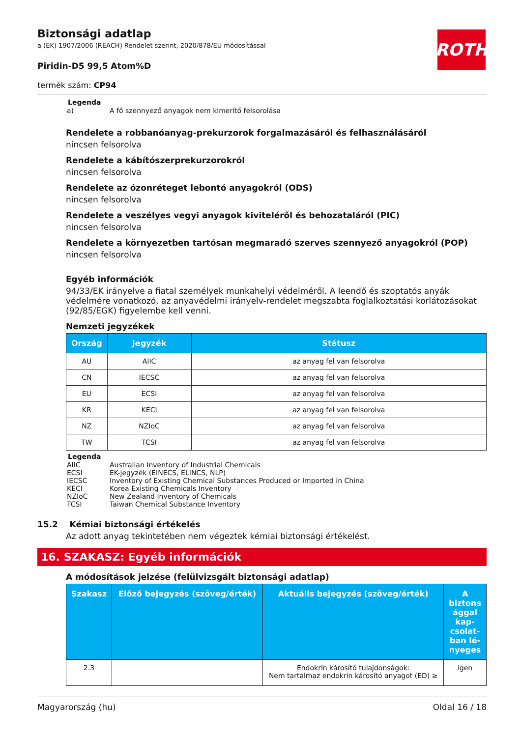ROTH
Biztonsági adatlap
a (EK) 1907/2006 (REACH) Rendelet szerint, 2020/878/EU módosítással
Piridin-D5 99,5 Atom%D
termék szám: CP94
Legenda
| a) | A fő szennyező anyagok nem kimerítő felsorolása |
Rendelete a robbanóanyag-prekurzorok forgalmazásáról és felhasználásáról
nincsen felsorolva
Rendelete a kábítószerprekurzorokról
nincsen felsorolva
Rendelete az ózonréteget lebontó anyagokról (ODS)
nincsen felsorolva
Rendelete a veszélyes vegyi anyagok kiviteléről és behozataláról (PIC)
nincsen felsorolva
Rendelete a környezetben tartósan megmaradó szerves szennyező anyagokról (POP)
nincsen felsorolva
Egyéb információk
94/33/EK irányelve a fiatal személyek munkahelyi védelméről. A leendő és szoptatós anyák védelmére vonatkozó, az anyavédelmi irányelv-rendelet megszabta foglalkoztatási korlátozásokat (92/85/EGK) figyelembe kell venni.
Nemzeti jegyzékek
| Ország | Jegyzék | Státusz |
| --- | --- | --- |
| AU | AIIC | az anyag fel van felsorolva |
| CN | IECSC | az anyag fel van felsorolva |
| EU | ECSI | az anyag fel van felsorolva |
| KR | KECI | az anyag fel van felsorolva |
| NZ | NZIoC | az anyag fel van felsorolva |
| TW | TCSI | az anyag fel van felsorolva |
Legenda
| AIIC | Australian Inventory of Industrial Chemicals |
| ECSI | EK-jegyzék (EINECS, ELINCS, NLP) |
| IECSC | Inventory of Existing Chemical Substances Produced or Imported in China |
| KECI | Korea Existing Chemicals Inventory |
| NZIoC | New Zealand Inventory of Chemicals |
| TCSI | Taiwan Chemical Substance Inventory |
15.2 Kémiai biztonsági értékelés
Az adott anyag tekintetében nem végeztek kémiai biztonsági értékelést.
16. SZAKASZ: Egyéb információk
A módosítások jelzése (felülvizsgált biztonsági adatlap)
| Szakasz | Előző bejegyzés (szöveg/érték) | Aktuális bejegyzés (szöveg/érték) | A biztons ággal kap-csolat-ban lé-nyeges |
| --- | --- | --- | --- |
| 2.3 | | Endokrin károsító tulajdonságok: Nem tartalmaz endokrin károsító anyagot (ED) ≥ | igen |
Magyarország (hu) Oldal 16 / 18